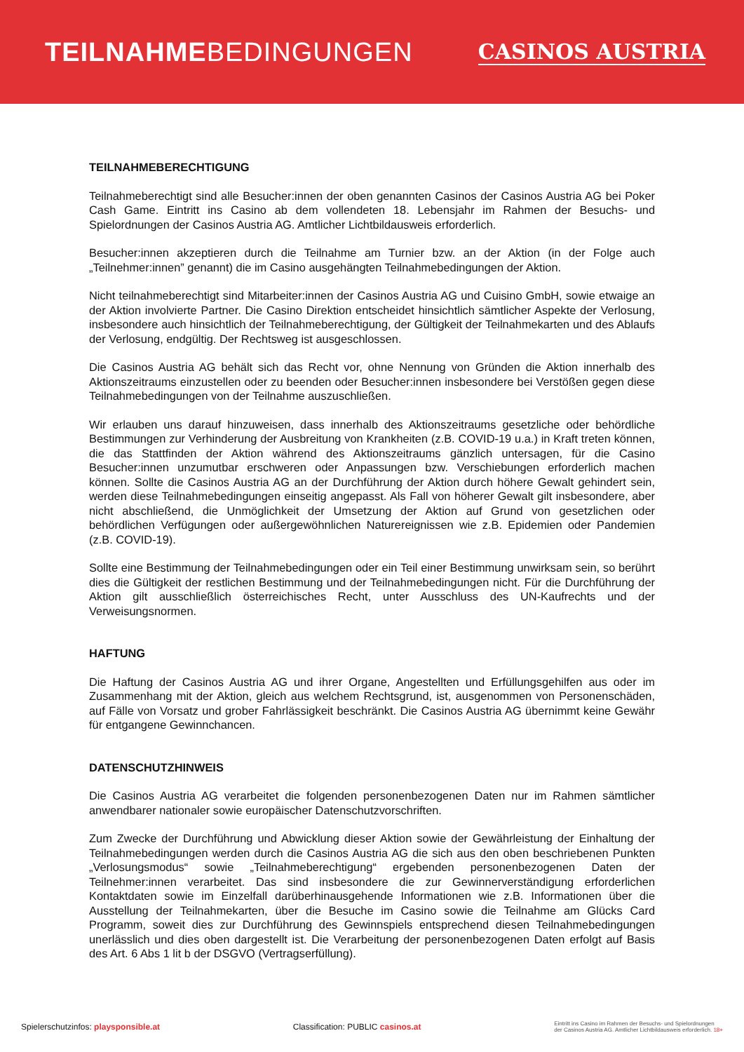TEILNAHMEBEDINGUNGEN
CASINOS AUSTRIA
TEILNAHMEBERECHTIGUNG
Teilnahmeberechtigt sind alle Besucher:innen der oben genannten Casinos der Casinos Austria AG bei Poker Cash Game. Eintritt ins Casino ab dem vollendeten 18. Lebensjahr im Rahmen der Besuchs- und Spielordnungen der Casinos Austria AG. Amtlicher Lichtbildausweis erforderlich.
Besucher:innen akzeptieren durch die Teilnahme am Turnier bzw. an der Aktion (in der Folge auch „Teilnehmer:innen” genannt) die im Casino ausgehängten Teilnahmebedingungen der Aktion.
Nicht teilnahmeberechtigt sind Mitarbeiter:innen der Casinos Austria AG und Cuisino GmbH, sowie etwaige an der Aktion involvierte Partner. Die Casino Direktion entscheidet hinsichtlich sämtlicher Aspekte der Verlosung, insbesondere auch hinsichtlich der Teilnahmeberechtigung, der Gültigkeit der Teilnahmekarten und des Ablaufs der Verlosung, endgültig. Der Rechtsweg ist ausgeschlossen.
Die Casinos Austria AG behält sich das Recht vor, ohne Nennung von Gründen die Aktion innerhalb des Aktionszeitraums einzustellen oder zu beenden oder Besucher:innen insbesondere bei Verstößen gegen diese Teilnahmebedingungen von der Teilnahme auszuschließen.
Wir erlauben uns darauf hinzuweisen, dass innerhalb des Aktionszeitraums gesetzliche oder behördliche Bestimmungen zur Verhinderung der Ausbreitung von Krankheiten (z.B. COVID-19 u.a.) in Kraft treten können, die das Stattfinden der Aktion während des Aktionszeitraums gänzlich untersagen, für die Casino Besucher:innen unzumutbar erschweren oder Anpassungen bzw. Verschiebungen erforderlich machen können. Sollte die Casinos Austria AG an der Durchführung der Aktion durch höhere Gewalt gehindert sein, werden diese Teilnahmebedingungen einseitig angepasst. Als Fall von höherer Gewalt gilt insbesondere, aber nicht abschließend, die Unmöglichkeit der Umsetzung der Aktion auf Grund von gesetzlichen oder behördlichen Verfügungen oder außergewöhnlichen Naturereignissen wie z.B. Epidemien oder Pandemien (z.B. COVID-19).
Sollte eine Bestimmung der Teilnahmebedingungen oder ein Teil einer Bestimmung unwirksam sein, so berührt dies die Gültigkeit der restlichen Bestimmung und der Teilnahmebedingungen nicht. Für die Durchführung der Aktion gilt ausschließlich österreichisches Recht, unter Ausschluss des UN-Kaufrechts und der Verweisungsnormen.
HAFTUNG
Die Haftung der Casinos Austria AG und ihrer Organe, Angestellten und Erfüllungsgehilfen aus oder im Zusammenhang mit der Aktion, gleich aus welchem Rechtsgrund, ist, ausgenommen von Personenschäden, auf Fälle von Vorsatz und grober Fahrlässigkeit beschränkt. Die Casinos Austria AG übernimmt keine Gewähr für entgangene Gewinnchancen.
DATENSCHUTZHINWEIS
Die Casinos Austria AG verarbeitet die folgenden personenbezogenen Daten nur im Rahmen sämtlicher anwendbarer nationaler sowie europäischer Datenschutzvorschriften.
Zum Zwecke der Durchführung und Abwicklung dieser Aktion sowie der Gewährleistung der Einhaltung der Teilnahmebedingungen werden durch die Casinos Austria AG die sich aus den oben beschriebenen Punkten „Verlosungsmodus“ sowie „Teilnahmeberechtigung“ ergebenden personenbezogenen Daten der Teilnehmer:innen verarbeitet. Das sind insbesondere die zur Gewinnerverständigung erforderlichen Kontaktdaten sowie im Einzelfall darüberhinausgehende Informationen wie z.B. Informationen über die Ausstellung der Teilnahmekarten, über die Besuche im Casino sowie die Teilnahme am Glücks Card Programm, soweit dies zur Durchführung des Gewinnspiels entsprechend diesen Teilnahmebedingungen unerlässlich und dies oben dargestellt ist. Die Verarbeitung der personenbezogenen Daten erfolgt auf Basis des Art. 6 Abs 1 lit b der DSGVO (Vertragserfüllung).
Spielerschutzinfos: playsponsible.at
Classification: PUBLIC casinos.at
Eintritt ins Casino im Rahmen der Besuchs- und Spielordnungen
der Casinos Austria AG. Amtlicher Lichtbildausweis erforderlich. 18+